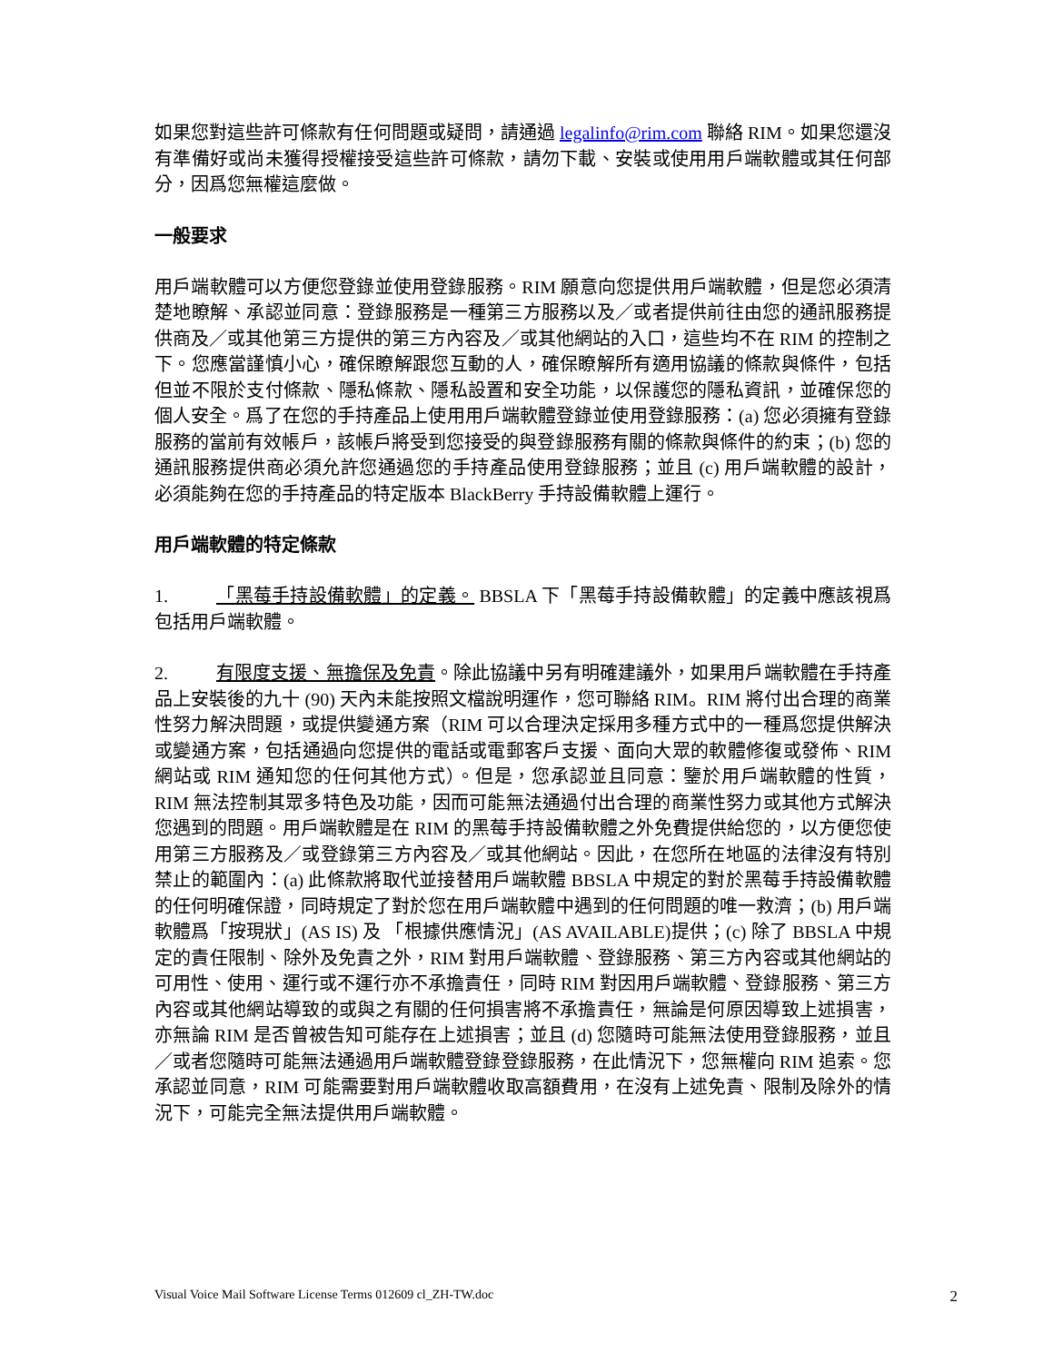如果您對這些許可條款有任何問題或疑問，請通過 legalinfo@rim.com 聯絡 RIM。如果您還沒有準備好或尚未獲得授權接受這些許可條款，請勿下載、安裝或使用用戶端軟體或其任何部分，因爲您無權這麼做。
一般要求
用戶端軟體可以方便您登錄並使用登錄服務。RIM 願意向您提供用戶端軟體，但是您必須清楚地瞭解、承認並同意：登錄服務是一種第三方服務以及／或者提供前往由您的通訊服務提供商及／或其他第三方提供的第三方內容及／或其他網站的入口，這些均不在 RIM 的控制之下。您應當謹慎小心，確保瞭解跟您互動的人，確保瞭解所有適用協議的條款與條件，包括但並不限於支付條款、隱私條款、隱私設置和安全功能，以保護您的隱私資訊，並確保您的個人安全。爲了在您的手持產品上使用用戶端軟體登錄並使用登錄服務：(a) 您必須擁有登錄服務的當前有效帳戶，該帳戶將受到您接受的與登錄服務有關的條款與條件的約束；(b) 您的通訊服務提供商必須允許您通過您的手持產品使用登錄服務；並且 (c) 用戶端軟體的設計，必須能夠在您的手持產品的特定版本 BlackBerry 手持設備軟體上運行。
用戶端軟體的特定條款
1. 「黑莓手持設備軟體」的定義。 BBSLA 下「黑莓手持設備軟體」的定義中應該視爲包括用戶端軟體。
2. 有限度支援、無擔保及免責。除此協議中另有明確建議外，如果用戶端軟體在手持產品上安裝後的九十 (90) 天內未能按照文檔說明運作，您可聯絡 RIM。RIM 將付出合理的商業性努力解決問題，或提供變通方案（RIM 可以合理決定採用多種方式中的一種爲您提供解決或變通方案，包括通過向您提供的電話或電郵客戶支援、面向大眾的軟體修復或發佈、RIM 網站或 RIM 通知您的任何其他方式）。但是，您承認並且同意：鑒於用戶端軟體的性質，RIM 無法控制其眾多特色及功能，因而可能無法通過付出合理的商業性努力或其他方式解決您遇到的問題。用戶端軟體是在 RIM 的黑莓手持設備軟體之外免費提供給您的，以方便您使用第三方服務及／或登錄第三方內容及／或其他網站。因此，在您所在地區的法律沒有特別禁止的範圍內：(a) 此條款將取代並接替用戶端軟體 BBSLA 中規定的對於黑莓手持設備軟體的任何明確保證，同時規定了對於您在用戶端軟體中遇到的任何問題的唯一救濟；(b) 用戶端軟體爲「按現狀」(AS IS) 及 「根據供應情況」(AS AVAILABLE)提供；(c) 除了 BBSLA 中規定的責任限制、除外及免責之外，RIM 對用戶端軟體、登錄服務、第三方內容或其他網站的可用性、使用、運行或不運行亦不承擔責任，同時 RIM 對因用戶端軟體、登錄服務、第三方內容或其他網站導致的或與之有關的任何損害將不承擔責任，無論是何原因導致上述損害，亦無論 RIM 是否曾被告知可能存在上述損害；並且 (d) 您隨時可能無法使用登錄服務，並且／或者您隨時可能無法通過用戶端軟體登錄登錄服務，在此情況下，您無權向 RIM 追索。您承認並同意，RIM 可能需要對用戶端軟體收取高額費用，在沒有上述免責、限制及除外的情況下，可能完全無法提供用戶端軟體。
Visual Voice Mail Software License Terms 012609 cl_ZH-TW.doc 2